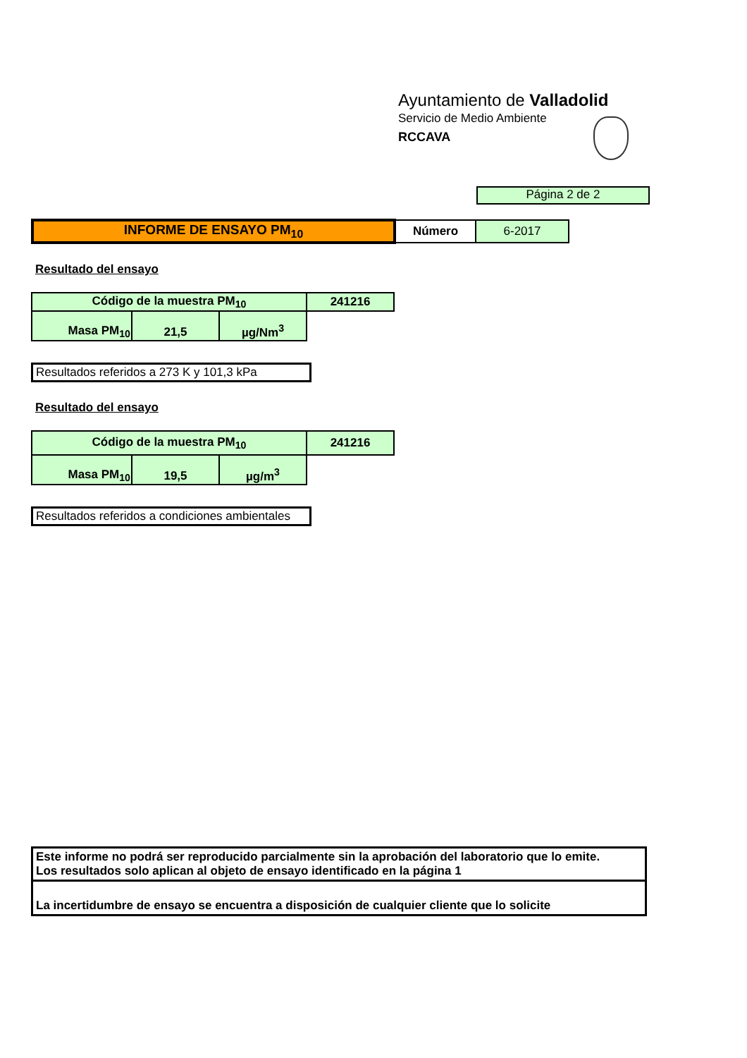Ayuntamiento de Valladolid
Servicio de Medio Ambiente
RCCAVA
Página 2 de 2
| INFORME DE ENSAYO PM<sub>10</sub> | Número | 6-2017 |
Resultado del ensayo
| Código de la muestra PM<sub>10</sub> | | | 241216 |
| Masa PM<sub>10</sub> | 21,5 | µg/Nm<sup>3</sup> | |
Resultados referidos a 273 K y 101,3 kPa
Resultado del ensayo
| Código de la muestra PM<sub>10</sub> | | | 241216 |
| Masa PM<sub>10</sub> | 19,5 | µg/m<sup>3</sup> | |
Resultados referidos a condiciones ambientales
Este informe no podrá ser reproducido parcialmente sin la aprobación del laboratorio que lo emite.
Los resultados solo aplican al objeto de ensayo identificado en la página 1
La incertidumbre de ensayo se encuentra a disposición de cualquier cliente que lo solicite